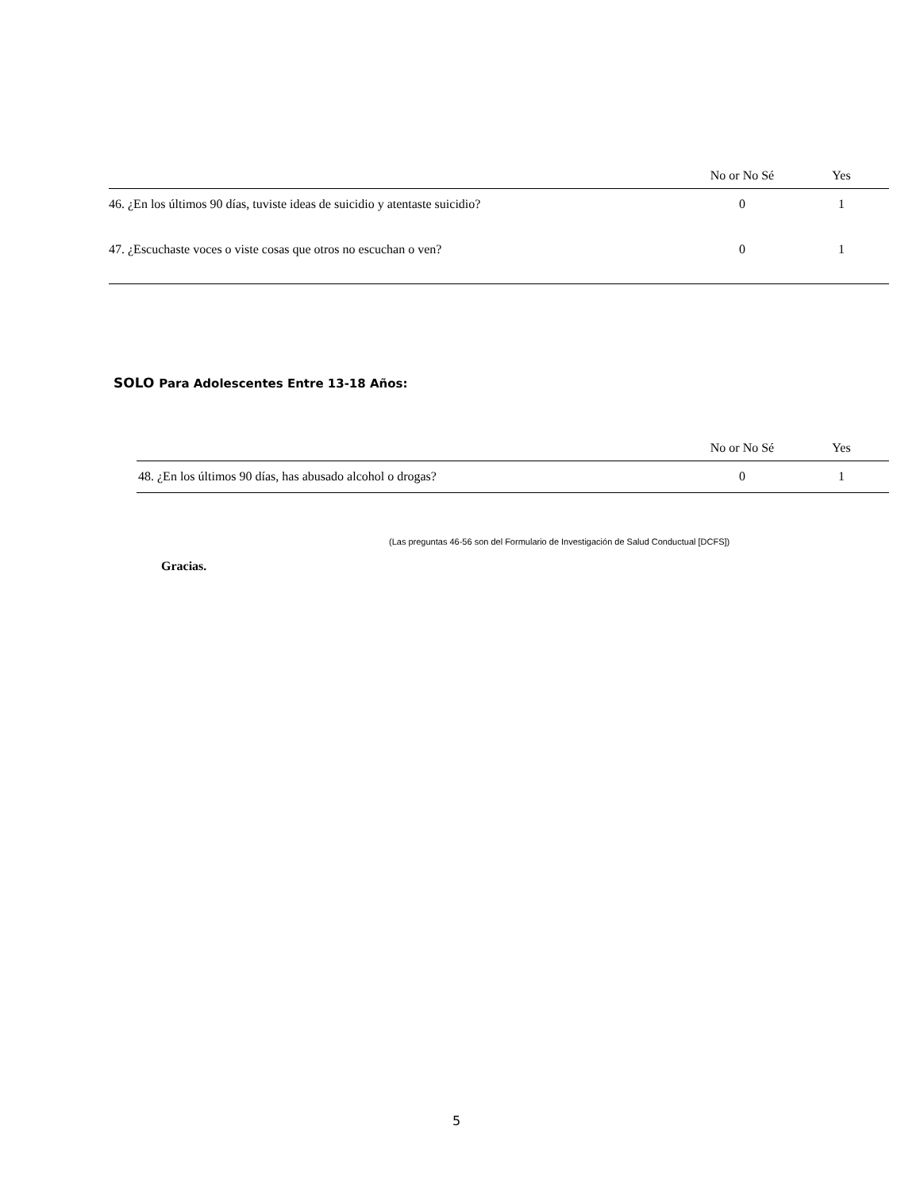| | No or No Sé | Yes |
| --- | --- | --- |
| 46. ¿En los últimos 90 días, tuviste ideas de suicidio y atentaste suicidio? | 0 | 1 |
| 47. ¿Escuchaste voces o viste cosas que otros no escuchan o ven? | 0 | 1 |
SOLO Para Adolescentes Entre 13-18 Años:
| | No or No Sé | Yes |
| --- | --- | --- |
| 48. ¿En los últimos 90 días, has abusado alcohol o drogas? | 0 | 1 |
(Las preguntas 46-56 son del Formulario de Investigación de Salud Conductual [DCFS])
Gracias.
5